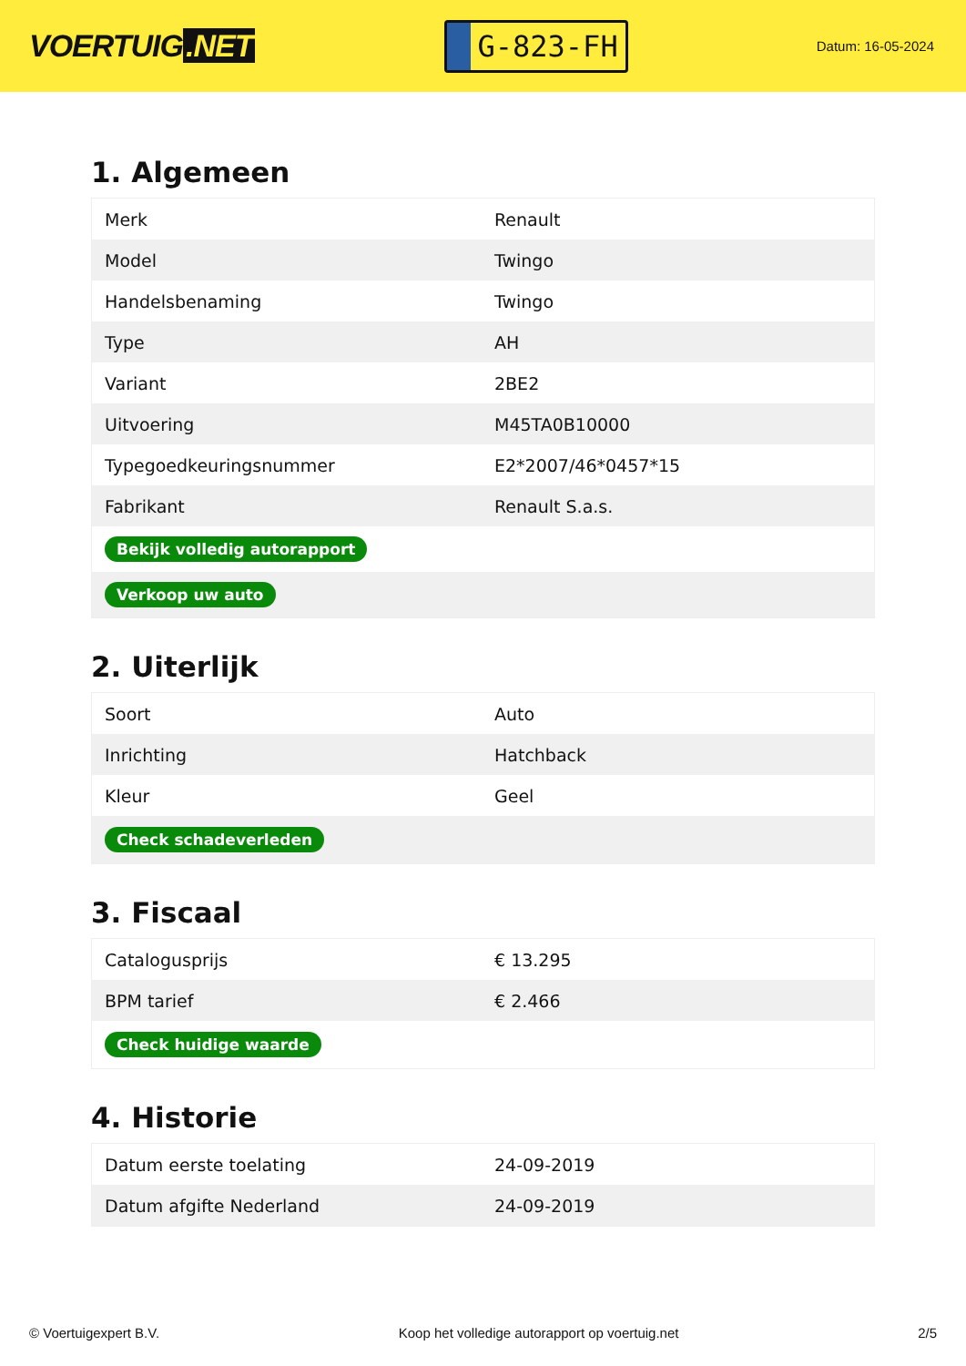VOERTUIG.NET
G-823-FH
Datum: 16-05-2024
1. Algemeen
| Merk | Renault |
| Model | Twingo |
| Handelsbenaming | Twingo |
| Type | AH |
| Variant | 2BE2 |
| Uitvoering | M45TA0B10000 |
| Typegoedkeuringsnummer | E2*2007/46*0457*15 |
| Fabrikant | Renault S.a.s. |
| Bekijk volledig autorapport | |
| Verkoop uw auto | |
2. Uiterlijk
| Soort | Auto |
| Inrichting | Hatchback |
| Kleur | Geel |
| Check schadeverleden | |
3. Fiscaal
| Catalogusprijs | € 13.295 |
| BPM tarief | € 2.466 |
| Check huidige waarde | |
4. Historie
| Datum eerste toelating | 24-09-2019 |
| Datum afgifte Nederland | 24-09-2019 |
© Voertuigexpert B.V. Koop het volledige autorapport op voertuig.net 2/5